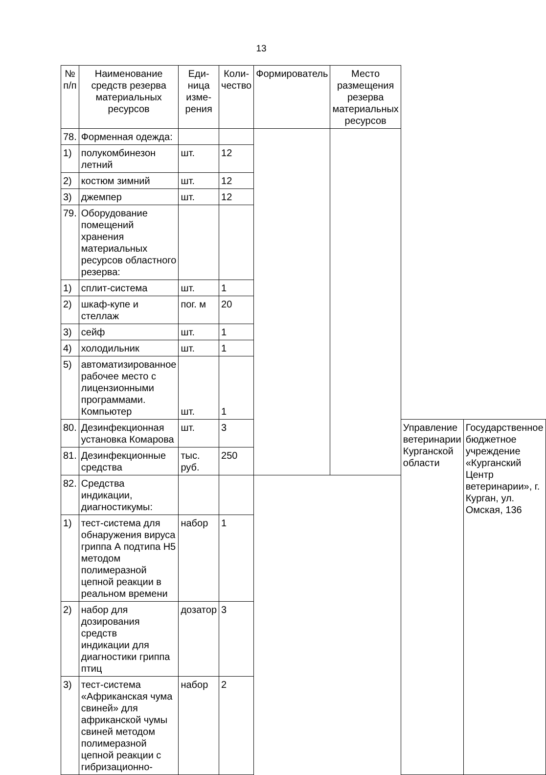13
| № п/п | Наименование средств резерва материальных ресурсов | Еди- ница изме- рения | Коли- чество | Формирователь | Место размещения резерва материальных ресурсов | | |
| --- | --- | --- | --- | --- | --- | --- | --- |
| 78. | Форменная одежда: | | | | | | |
| 1) | полукомбинезон летний | шт. | 12 | | | | |
| 2) | костюм зимний | шт. | 12 | | | | |
| 3) | джемпер | шт. | 12 | | | | |
| 79. | Оборудование помещений хранения материальных ресурсов областного резерва: | | | | | | |
| 1) | сплит-система | шт. | 1 | | | | |
| 2) | шкаф-купе и стеллаж | пог. м | 20 | | | | |
| 3) | сейф | шт. | 1 | | | | |
| 4) | холодильник | шт. | 1 | | | | |
| 5) | автоматизированное рабочее место с лицензионными программами. Компьютер | шт. | 1 | | | | |
| 80. | Дезинфекционная установка Комарова | шт. | 3 | | | Управление ветеринарии Курганской области | Государственное бюджетное учреждение «Курганский Центр ветеринарии», г. Курган, ул. Омская, 136 |
| 81. | Дезинфекционные средства | тыс. руб. | 250 | | | | |
| 82. | Средства индикации, диагностикумы: | | | | | | |
| 1) | тест-система для обнаружения вируса гриппа А подтипа Н5 методом полимеразной цепной реакции в реальном времени | набор | 1 | | | | |
| 2) | набор для дозирования средств индикации для диагностики гриппа птиц | дозатор | 3 | | | | |
| 3) | тест-система «Африканская чума свиней» для африканской чумы свиней методом полимеразной цепной реакции с гибризационно- | набор | 2 | | | | |